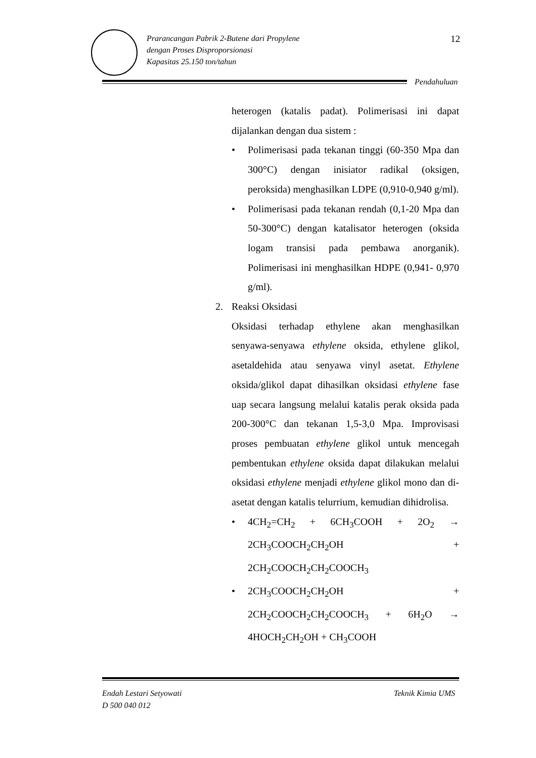Prarancangan Pabrik 2-Butene dari Propylene
dengan Proses Disproporsionasi
Kapasitas 25.150 ton/tahun
12
Pendahuluan
heterogen (katalis padat). Polimerisasi ini dapat dijalankan dengan dua sistem :
• Polimerisasi pada tekanan tinggi (60-350 Mpa dan 300°C) dengan inisiator radikal (oksigen, peroksida) menghasilkan LDPE (0,910-0,940 g/ml).
• Polimerisasi pada tekanan rendah (0,1-20 Mpa dan 50-300°C) dengan katalisator heterogen (oksida logam transisi pada pembawa anorganik). Polimerisasi ini menghasilkan HDPE (0,941- 0,970 g/ml).
2. Reaksi Oksidasi
Oksidasi terhadap ethylene akan menghasilkan senyawa-senyawa ethylene oksida, ethylene glikol, asetaldehida atau senyawa vinyl asetat. Ethylene oksida/glikol dapat dihasilkan oksidasi ethylene fase uap secara langsung melalui katalis perak oksida pada 200-300°C dan tekanan 1,5-3,0 Mpa. Improvisasi proses pembuatan ethylene glikol untuk mencegah pembentukan ethylene oksida dapat dilakukan melalui oksidasi ethylene menjadi ethylene glikol mono dan di-asetat dengan katalis telurrium, kemudian dihidrolisa.
• 4CH<sub>2</sub>=CH<sub>2</sub> + 6CH<sub>3</sub>COOH + 2O<sub>2</sub> → 2CH<sub>3</sub>COOCH<sub>2</sub>CH<sub>2</sub>OH + 2CH<sub>2</sub>COOCH<sub>2</sub>CH<sub>2</sub>COOCH<sub>3</sub>
• 2CH<sub>3</sub>COOCH<sub>2</sub>CH<sub>2</sub>OH + 2CH<sub>2</sub>COOCH<sub>2</sub>CH<sub>2</sub>COOCH<sub>3</sub> + 6H<sub>2</sub>O → 4HOCH<sub>2</sub>CH<sub>2</sub>OH + CH<sub>3</sub>COOH
Endah Lestari Setyowati
D 500 040 012
Teknik Kimia UMS